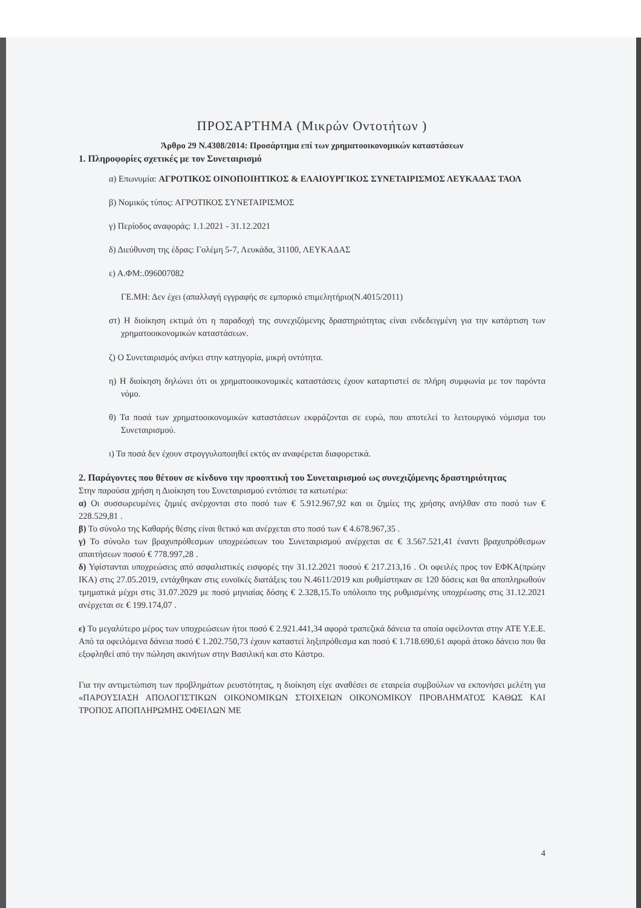ΠΡΟΣΑΡΤΗΜΑ (Μικρών Οντοτήτων )
Άρθρο 29 Ν.4308/2014: Προσάρτημα επί των χρηματοοικονομικών καταστάσεων
1. Πληροφορίες σχετικές με τον Συνεταιρισμό
α) Επωνυμία: ΑΓΡΟΤΙΚΟΣ ΟΙΝΟΠΟΙΗΤΙΚΟΣ & ΕΛΑΙΟΥΡΓΙΚΟΣ ΣΥΝΕΤΑΙΡΙΣΜΟΣ ΛΕΥΚΑΔΑΣ ΤΑΟΛ
β) Νομικός τύπος: ΑΓΡΟΤΙΚΟΣ ΣΥΝΕΤΑΙΡΙΣΜΟΣ
γ) Περίοδος αναφοράς: 1.1.2021 - 31.12.2021
δ) Διεύθυνση της έδρας: Γολέμη 5-7, Λευκάδα, 31100, ΛΕΥΚΑΔΑΣ
ε) Α.ΦΜ:.096007082
ΓΕ.ΜΗ: Δεν έχει (απαλλαγή εγγραφής σε εμπορικό επιμελητήριο(Ν.4015/2011)
στ) Η διοίκηση εκτιμά ότι η παραδοχή της συνεχιζόμενης δραστηριότητας είναι ενδεδειγμένη για την κατάρτιση των χρηματοοικονομικών καταστάσεων.
ζ) Ο Συνεταιρισμός ανήκει στην κατηγορία, μικρή οντότητα.
η) Η διοίκηση δηλώνει ότι οι χρηματοοικονομικές καταστάσεις έχουν καταρτιστεί σε πλήρη συμφωνία με τον παρόντα νόμο.
θ) Τα ποσά των χρηματοοικονομικών καταστάσεων εκφράζονται σε ευρώ, που αποτελεί το λειτουργικό νόμισμα του Συνεταιρισμού.
ι) Τα ποσά δεν έχουν στρογγυλοποιηθεί εκτός αν αναφέρεται διαφορετικά.
2. Παράγοντες που θέτουν σε κίνδυνο την προοπτική του Συνεταιρισμού ως συνεχιζόμενης δραστηριότητας
Στην παρούσα χρήση η Διοίκηση του Συνεταιρισμού εντόπισε τα κατωτέρω:
α) Οι συσσωρευμένες ζημιές ανέρχονται στο ποσό των € 5.912.967,92 και οι ζημίες της χρήσης ανήλθαν στο ποσό των € 228.529,81 .
β) Το σύνολο της Καθαρής θέσης είναι θετικό και ανέρχεται στο ποσό των € 4.678.967,35 .
γ) Το σύνολο των βραχυπρόθεσμων υποχρεώσεων του Συνεταιρισμού ανέρχεται σε € 3.567.521,41 έναντι βραχυπρόθεσμων απαιτήσεων ποσού € 778.997,28 .
δ) Υφίστανται υποχρεώσεις από ασφαλιστικές εισφορές την 31.12.2021 ποσού € 217.213,16 . Οι οφειλές προς τον ΕΦΚΑ(πρώην ΙΚΑ) στις 27.05.2019, εντάχθηκαν στις ευνοϊκές διατάξεις του Ν.4611/2019 και ρυθμίστηκαν σε 120 δόσεις και θα αποπληρωθούν τμηματικά μέχρι στις 31.07.2029 με ποσό μηνιαίας δόσης € 2.328,15.Το υπόλοιπο της ρυθμισμένης υποχρέωσης στις 31.12.2021 ανέρχεται σε € 199.174,07 .
ε) Το μεγαλύτερο μέρος των υποχρεώσεων ήτοι ποσό € 2.921.441,34 αφορά τραπεζικά δάνεια τα οποία οφείλονται στην ΑΤΕ Υ.Ε.Ε. Από τα οφειλόμενα δάνεια ποσό € 1.202.750,73 έχουν καταστεί ληξιπρόθεσμα και ποσό € 1.718.690,61 αφορά άτοκο δάνειο που θα εξοφληθεί από την πώληση ακινήτων στην Βασιλική και στο Κάστρο.
Για την αντιμετώπιση των προβλημάτων ρευστότητας, η διοίκηση είχε αναθέσει σε εταιρεία συμβούλων να εκπονήσει μελέτη για «ΠΑΡΟΥΣΙΑΣΗ ΑΠΟΛΟΓΙΣΤΙΚΩΝ ΟΙΚΟΝΟΜΙΚΩΝ ΣΤΟΙΧΕΙΩΝ ΟΙΚΟΝΟΜΙΚΟΥ ΠΡΟΒΛΗΜΑΤΟΣ ΚΑΘΩΣ ΚΑΙ ΤΡΟΠΟΣ ΑΠΟΠΛΗΡΩΜΗΣ ΟΦΕΙΛΩΝ ΜΕ
4